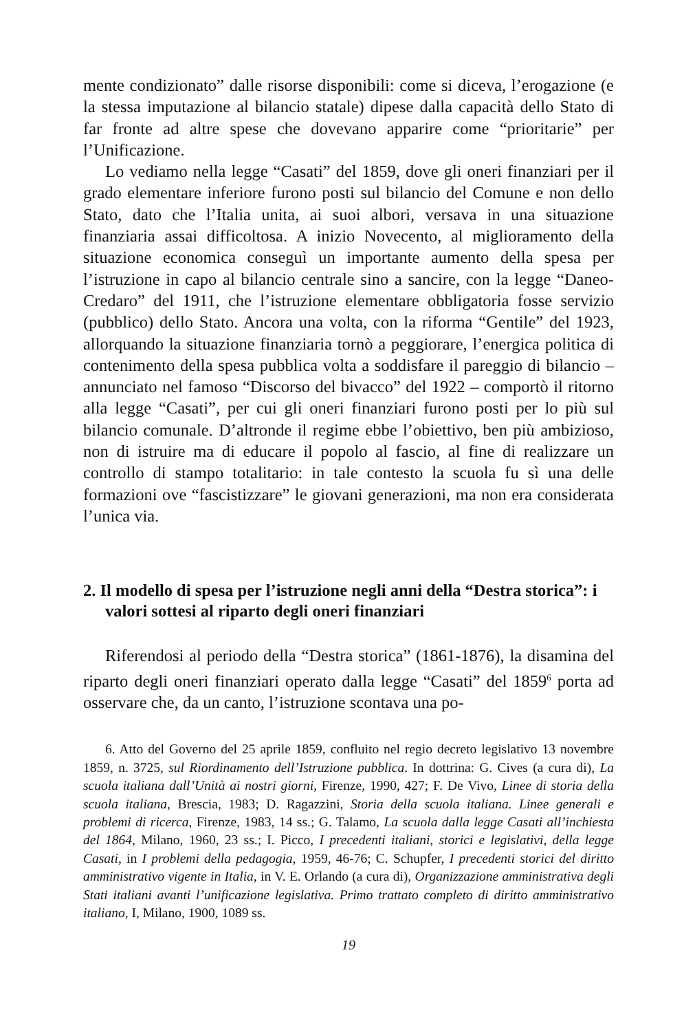mente condizionato” dalle risorse disponibili: come si diceva, l’erogazione (e la stessa imputazione al bilancio statale) dipese dalla capacità dello Stato di far fronte ad altre spese che dovevano apparire come “prioritarie” per l’Unificazione.
Lo vediamo nella legge “Casati” del 1859, dove gli oneri finanziari per il grado elementare inferiore furono posti sul bilancio del Comune e non dello Stato, dato che l’Italia unita, ai suoi albori, versava in una situazione finanziaria assai difficoltosa. A inizio Novecento, al miglioramento della situazione economica conseguì un importante aumento della spesa per l’istruzione in capo al bilancio centrale sino a sancire, con la legge “Daneo-Credaro” del 1911, che l’istruzione elementare obbligatoria fosse servizio (pubblico) dello Stato. Ancora una volta, con la riforma “Gentile” del 1923, allorquando la situazione finanziaria tornò a peggiorare, l’energica politica di contenimento della spesa pubblica volta a soddisfare il pareggio di bilancio – annunciato nel famoso “Discorso del bivacco” del 1922 – comportò il ritorno alla legge “Casati”, per cui gli oneri finanziari furono posti per lo più sul bilancio comunale. D’altronde il regime ebbe l’obiettivo, ben più ambizioso, non di istruire ma di educare il popolo al fascio, al fine di realizzare un controllo di stampo totalitario: in tale contesto la scuola fu sì una delle formazioni ove “fascistizzare” le giovani generazioni, ma non era considerata l’unica via.
2. Il modello di spesa per l’istruzione negli anni della “Destra storica”: i valori sottesi al riparto degli oneri finanziari
Riferendosi al periodo della “Destra storica” (1861-1876), la disamina del riparto degli oneri finanziari operato dalla legge “Casati” del 1859<sup>6</sup> porta ad osservare che, da un canto, l’istruzione scontava una po-
6. Atto del Governo del 25 aprile 1859, confluito nel regio decreto legislativo 13 novembre 1859, n. 3725, sul Riordinamento dell’Istruzione pubblica. In dottrina: G. Cives (a cura di), La scuola italiana dall’Unità ai nostri giorni, Firenze, 1990, 427; F. De Vivo, Linee di storia della scuola italiana, Brescia, 1983; D. Ragazzini, Storia della scuola italiana. Linee generali e problemi di ricerca, Firenze, 1983, 14 ss.; G. Talamo, La scuola dalla legge Casati all’inchiesta del 1864, Milano, 1960, 23 ss.; I. Picco, I precedenti italiani, storici e legislativi, della legge Casati, in I problemi della pedagogia, 1959, 46-76; C. Schupfer, I precedenti storici del diritto amministrativo vigente in Italia, in V. E. Orlando (a cura di), Organizzazione amministrativa degli Stati italiani avanti l’unificazione legislativa. Primo trattato completo di diritto amministrativo italiano, I, Milano, 1900, 1089 ss.
19